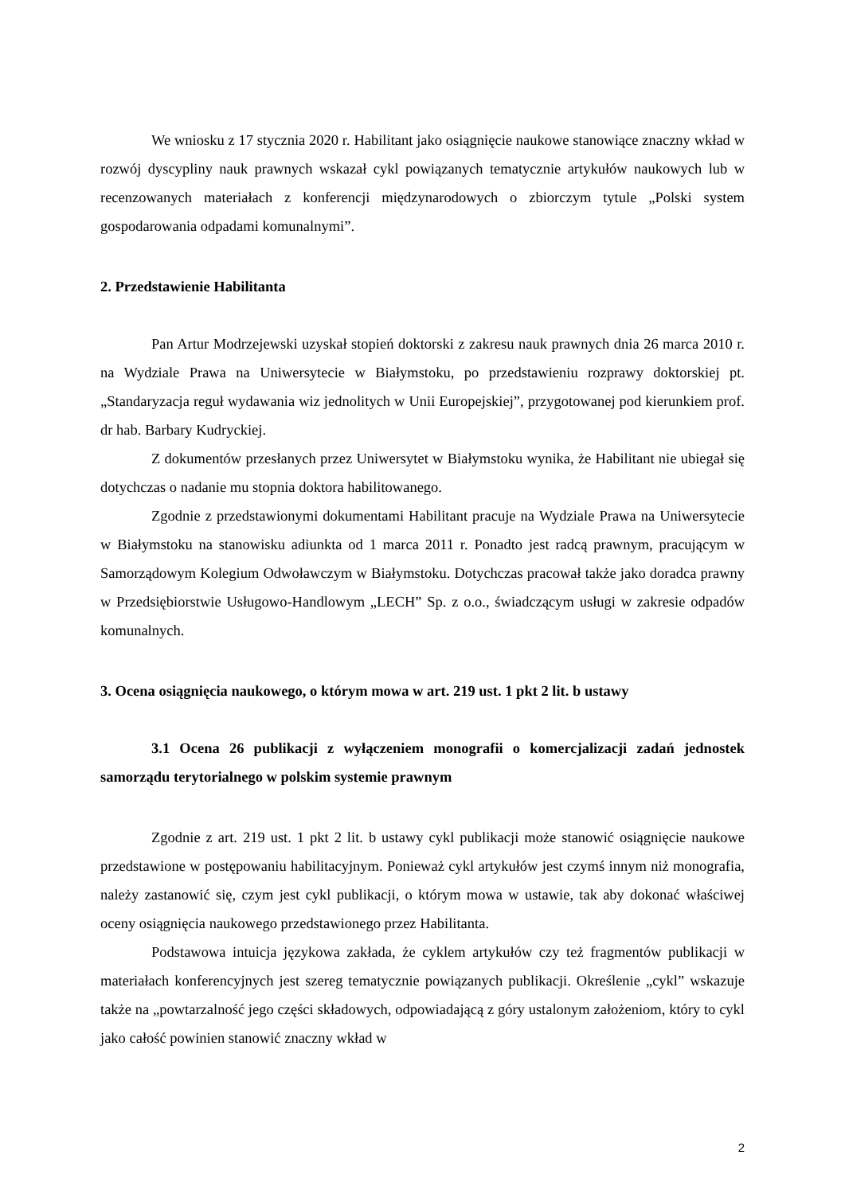We wniosku z 17 stycznia 2020 r. Habilitant jako osiągnięcie naukowe stanowiące znaczny wkład w rozwój dyscypliny nauk prawnych wskazał cykl powiązanych tematycznie artykułów naukowych lub w recenzowanych materiałach z konferencji międzynarodowych o zbiorczym tytule „Polski system gospodarowania odpadami komunalnymi”.
2. Przedstawienie Habilitanta
Pan Artur Modrzejewski uzyskał stopień doktorski z zakresu nauk prawnych dnia 26 marca 2010 r. na Wydziale Prawa na Uniwersytecie w Białymstoku, po przedstawieniu rozprawy doktorskiej pt. „Standaryzacja reguł wydawania wiz jednolitych w Unii Europejskiej”, przygotowanej pod kierunkiem prof. dr hab. Barbary Kudryckiej.
Z dokumentów przesłanych przez Uniwersytet w Białymstoku wynika, że Habilitant nie ubiegał się dotychczas o nadanie mu stopnia doktora habilitowanego.
Zgodnie z przedstawionymi dokumentami Habilitant pracuje na Wydziale Prawa na Uniwersytecie w Białymstoku na stanowisku adiunkta od 1 marca 2011 r. Ponadto jest radcą prawnym, pracującym w Samorządowym Kolegium Odwoławczym w Białymstoku. Dotychczas pracował także jako doradca prawny w Przedsiębiorstwie Usługowo-Handlowym „LECH” Sp. z o.o., świadczącym usługi w zakresie odpadów komunalnych.
3. Ocena osiągnięcia naukowego, o którym mowa w art. 219 ust. 1 pkt 2 lit. b ustawy
3.1 Ocena 26 publikacji z wyłączeniem monografii o komercjalizacji zadań jednostek samorządu terytorialnego w polskim systemie prawnym
Zgodnie z art. 219 ust. 1 pkt 2 lit. b ustawy cykl publikacji może stanowić osiągnięcie naukowe przedstawione w postępowaniu habilitacyjnym. Ponieważ cykl artykułów jest czymś innym niż monografia, należy zastanowić się, czym jest cykl publikacji, o którym mowa w ustawie, tak aby dokonać właściwej oceny osiągnięcia naukowego przedstawionego przez Habilitanta.
Podstawowa intuicja językowa zakłada, że cyklem artykułów czy też fragmentów publikacji w materiałach konferencyjnych jest szereg tematycznie powiązanych publikacji. Określenie „cykl” wskazuje także na „powtarzalność jego części składowych, odpowiadającą z góry ustalonym założeniom, który to cykl jako całość powinien stanowić znaczny wkład w
2